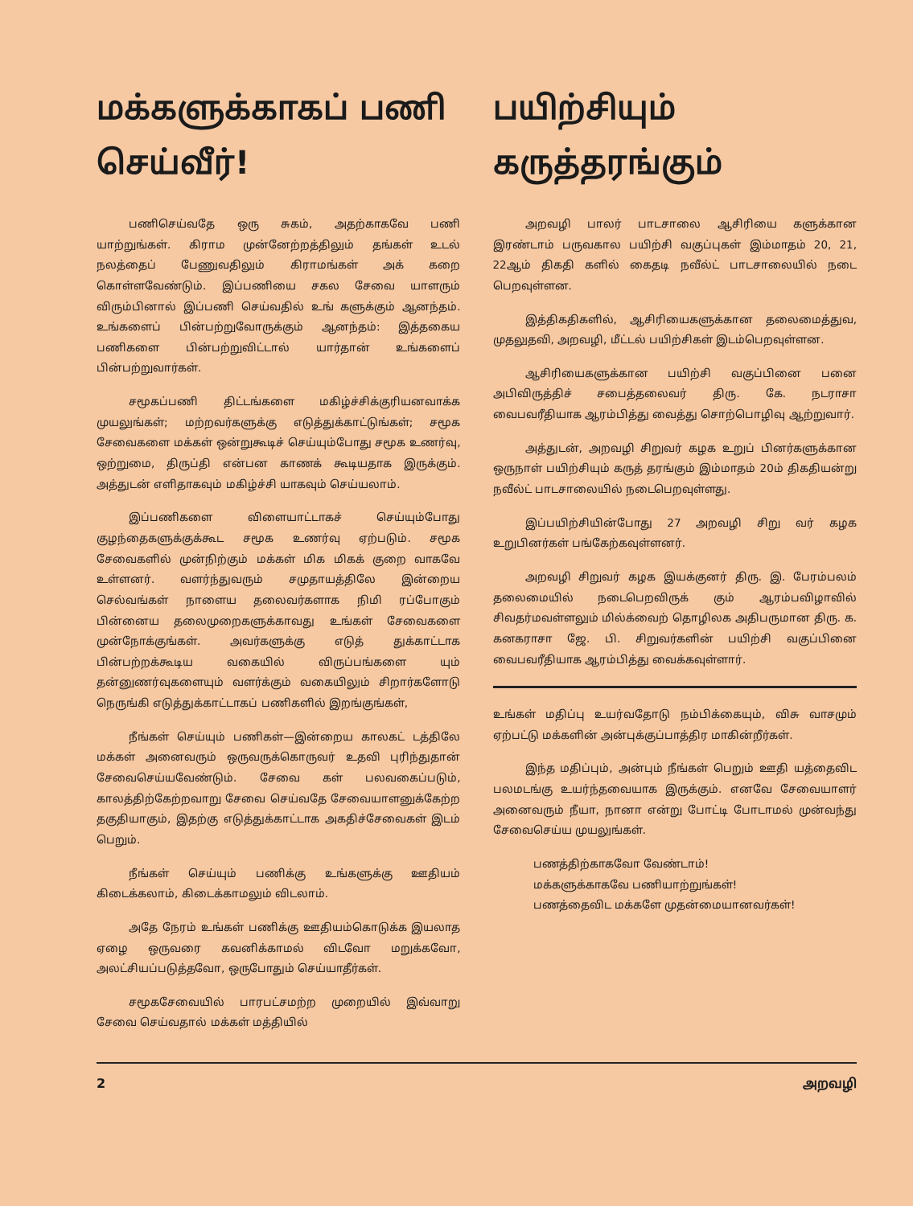மக்களுக்காகப் பணி செய்வீர்!
பணிசெய்வதே ஒரு சுகம், அதற்காகவே பணி யாற்றுங்கள். கிராம முன்னேற்றத்திலும் தங்கள் உடல் நலத்தைப் பேணுவதிலும் கிராமங்கள் அக் கறை கொள்ளவேண்டும். இப்பணியை சகல சேவை யாளரும் விரும்பினால் இப்பணி செய்வதில் உங் களுக்கும் ஆனந்தம். உங்களைப் பின்பற்றுவோருக்கும் ஆனந்தம்: இத்தகைய பணிகளை பின்பற்றுவிட்டால் யார்தான் உங்களைப் பின்பற்றுவார்கள்.
சமூகப்பணி திட்டங்களை மகிழ்ச்சிக்குரியனவாக்க முயலுங்கள்; மற்றவர்களுக்கு எடுத்துக்காட்டுங்கள்; சமூக சேவைகளை மக்கள் ஒன்றுகூடிச் செய்யும்போது சமூக உணர்வு, ஒற்றுமை, திருப்தி என்பன காணக் கூடியதாக இருக்கும். அத்துடன் எளிதாகவும் மகிழ்ச்சி யாகவும் செய்யலாம்.
இப்பணிகளை விளையாட்டாகச் செய்யும்போது குழந்தைகளுக்குக்கூட சமூக உணர்வு ஏற்படும். சமூக சேவைகளில் முன்நிற்கும் மக்கள் மிக மிகக் குறை வாகவே உள்ளனர். வளர்ந்துவரும் சமுதாயத்திலே இன்றைய செல்வங்கள் நாளைய தலைவர்களாக நிமி ரப்போகும் பின்னைய தலைமுறைகளுக்காவது உங்கள் சேவைகளை முன்நோக்குங்கள். அவர்களுக்கு எடுத் துக்காட்டாக பின்பற்றக்கூடிய வகையில் விருப்பங்களை யும் தன்னுணர்வுகளையும் வளர்க்கும் வகையிலும் சிறார்களோடு நெருங்கி எடுத்துக்காட்டாகப் பணிகளில் இறங்குங்கள்,
நீங்கள் செய்யும் பணிகள்—இன்றைய காலகட் டத்திலே மக்கள் அனைவரும் ஒருவருக்கொருவர் உதவி புரிந்துதான் சேவைசெய்யவேண்டும். சேவை கள் பலவகைப்படும், காலத்திற்கேற்றவாறு சேவை செய்வதே சேவையாளனுக்கேற்ற தகுதியாகும், இதற்கு எடுத்துக்காட்டாக அகதிச்சேவைகள் இடம் பெறும்.
நீங்கள் செய்யும் பணிக்கு உங்களுக்கு ஊதியம் கிடைக்கலாம், கிடைக்காமலும் விடலாம்.
அதே நேரம் உங்கள் பணிக்கு ஊதியம்கொடுக்க இயலாத ஏழை ஒருவரை கவனிக்காமல் விடவோ மறுக்கவோ, அலட்சியப்படுத்தவோ, ஒருபோதும் செய்யாதீர்கள்.
சமூகசேவையில் பாரபட்சமற்ற முறையில் இவ்வாறு சேவை செய்வதால் மக்கள் மத்தியில்
பயிற்சியும் கருத்தரங்கும்
அறவழி பாலர் பாடசாலை ஆசிரியை களுக்கான இரண்டாம் பருவகால பயிற்சி வகுப்புகள் இம்மாதம் 20, 21, 22ஆம் திகதி களில் கைதடி நவீல்ட் பாடசாலையில் நடை பெறவுள்ளன.
இத்திகதிகளில், ஆசிரியைகளுக்கான தலைமைத்துவ, முதலுதவி, அறவழி, மீட்டல் பயிற்சிகள் இடம்பெறவுள்ளன.
ஆசிரியைகளுக்கான பயிற்சி வகுப்பினை பனை அபிவிருத்திச் சபைத்தலைவர் திரு. கே. நடராசா வைபவரீதியாக ஆரம்பித்து வைத்து சொற்பொழிவு ஆற்றுவார்.
அத்துடன், அறவழி சிறுவர் கழக உறுப் பினர்களுக்கான ஒருநாள் பயிற்சியும் கருத் தரங்கும் இம்மாதம் 20ம் திகதியன்று நவீல்ட் பாடசாலையில் நடைபெறவுள்ளது.
இப்பயிற்சியின்போது 27 அறவழி சிறு வர் கழக உறுபினர்கள் பங்கேற்கவுள்ளனர்.
அறவழி சிறுவர் கழக இயக்குனர் திரு. இ. பேரம்பலம் தலைமையில் நடைபெறவிருக் கும் ஆரம்பவிழாவில் சிவதர்மவள்ளலும் மில்க்வைற் தொழிலக அதிபருமான திரு. க. கனகராசா ஜே. பி. சிறுவர்களின் பயிற்சி வகுப்பினை வைபவரீதியாக ஆரம்பித்து வைக்கவுள்ளார்.
உங்கள் மதிப்பு உயர்வதோடு நம்பிக்கையும், விசு வாசமும் ஏற்பட்டு மக்களின் அன்புக்குப்பாத்திர மாகின்றீர்கள்.
இந்த மதிப்பும், அன்பும் நீங்கள் பெறும் ஊதி யத்தைவிட பலமடங்கு உயர்ந்தவையாக இருக்கும். எனவே சேவையாளர் அனைவரும் நீயா, நானா என்று போட்டி போடாமல் முன்வந்து சேவைசெய்ய முயலுங்கள்.
பணத்திற்காகவோ வேண்டாம்!
மக்களுக்காகவே பணியாற்றுங்கள்!
பணத்தைவிட மக்களே முதன்மையானவர்கள்!
2 அறவழி